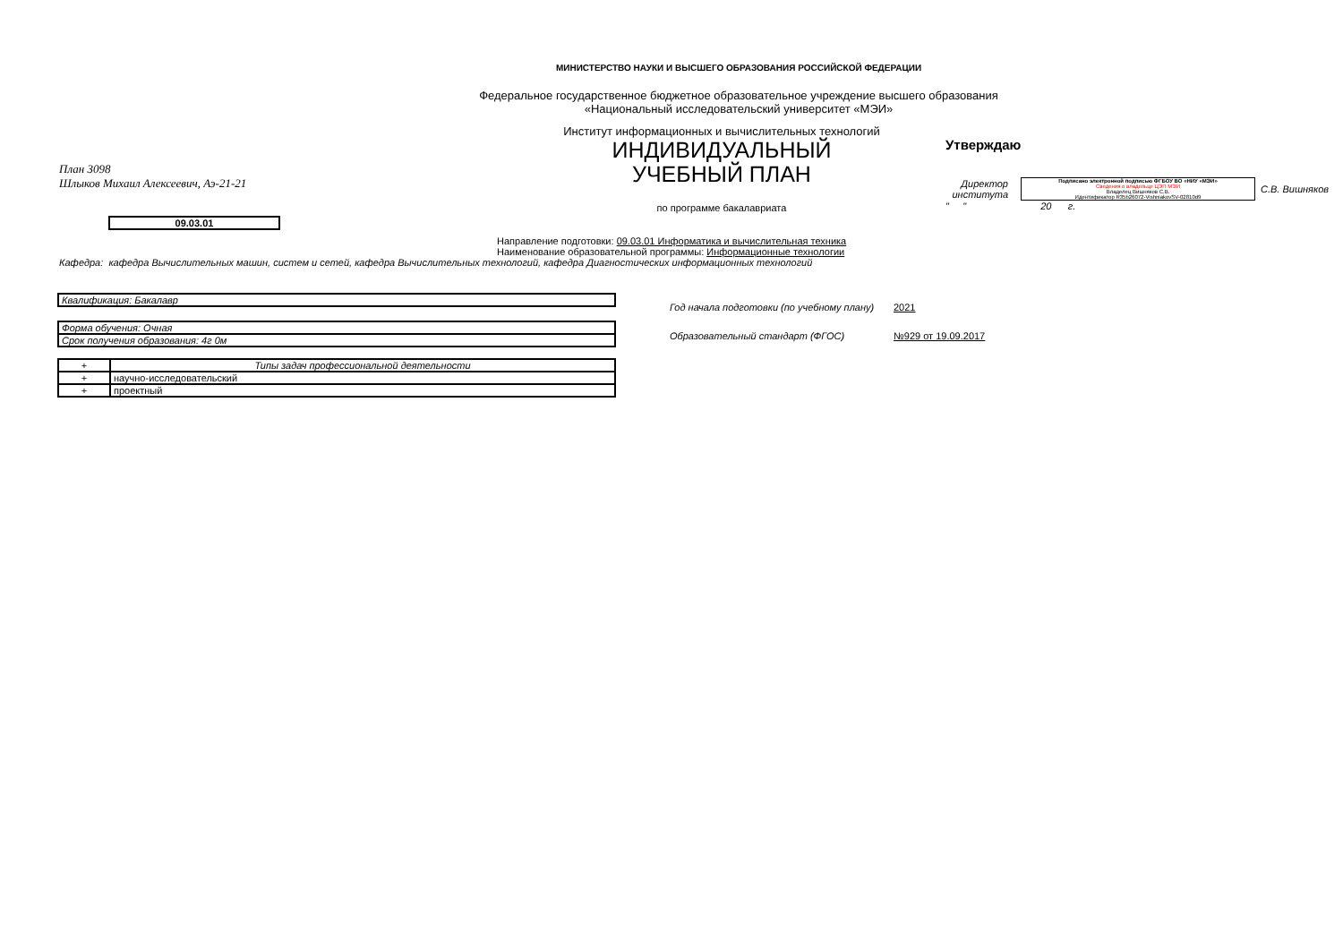МИНИСТЕРСТВО НАУКИ И ВЫСШЕГО ОБРАЗОВАНИЯ РОССИЙСКОЙ ФЕДЕРАЦИИ
Федеральное государственное бюджетное образовательное учреждение высшего образования
«Национальный исследовательский университет «МЭИ»
План 3098
Шлыков Михаил Алексеевич, Аэ-21-21
09.03.01
Институт информационных и вычислительных технологий
ИНДИВИДУАЛЬНЫЙ
УЧЕБНЫЙ ПЛАН
по программе бакалавриата
Утверждаю
Директор
института
Подписано электронной подписью ФГБОУ ВО «НИУ «МЭИ»
Сведения о владельце ЦЭП МЭИ
Владелец Вишняков С.В.
Идентификатор R35b26072-VishniakovSV-02810d9
С.В. Вишняков
" " 20 г.
Направление подготовки: 09.03.01 Информатика и вычислительная техника
Наименование образовательной программы: Информационные технологии
Кафедра: кафедра Вычислительных машин, систем и сетей, кафедра Вычислительных технологий, кафедра Диагностических информационных технологий
| Квалификация: Бакалавр |
| Форма обучения: Очная |
| Срок получения образования: 4г 0м |
| + | Типы задач профессиональной деятельности |
| + | научно-исследовательский |
| + | проектный |
Год начала подготовки (по учебному плану) 2021
Образовательный стандарт (ФГОС) №929 от 19.09.2017